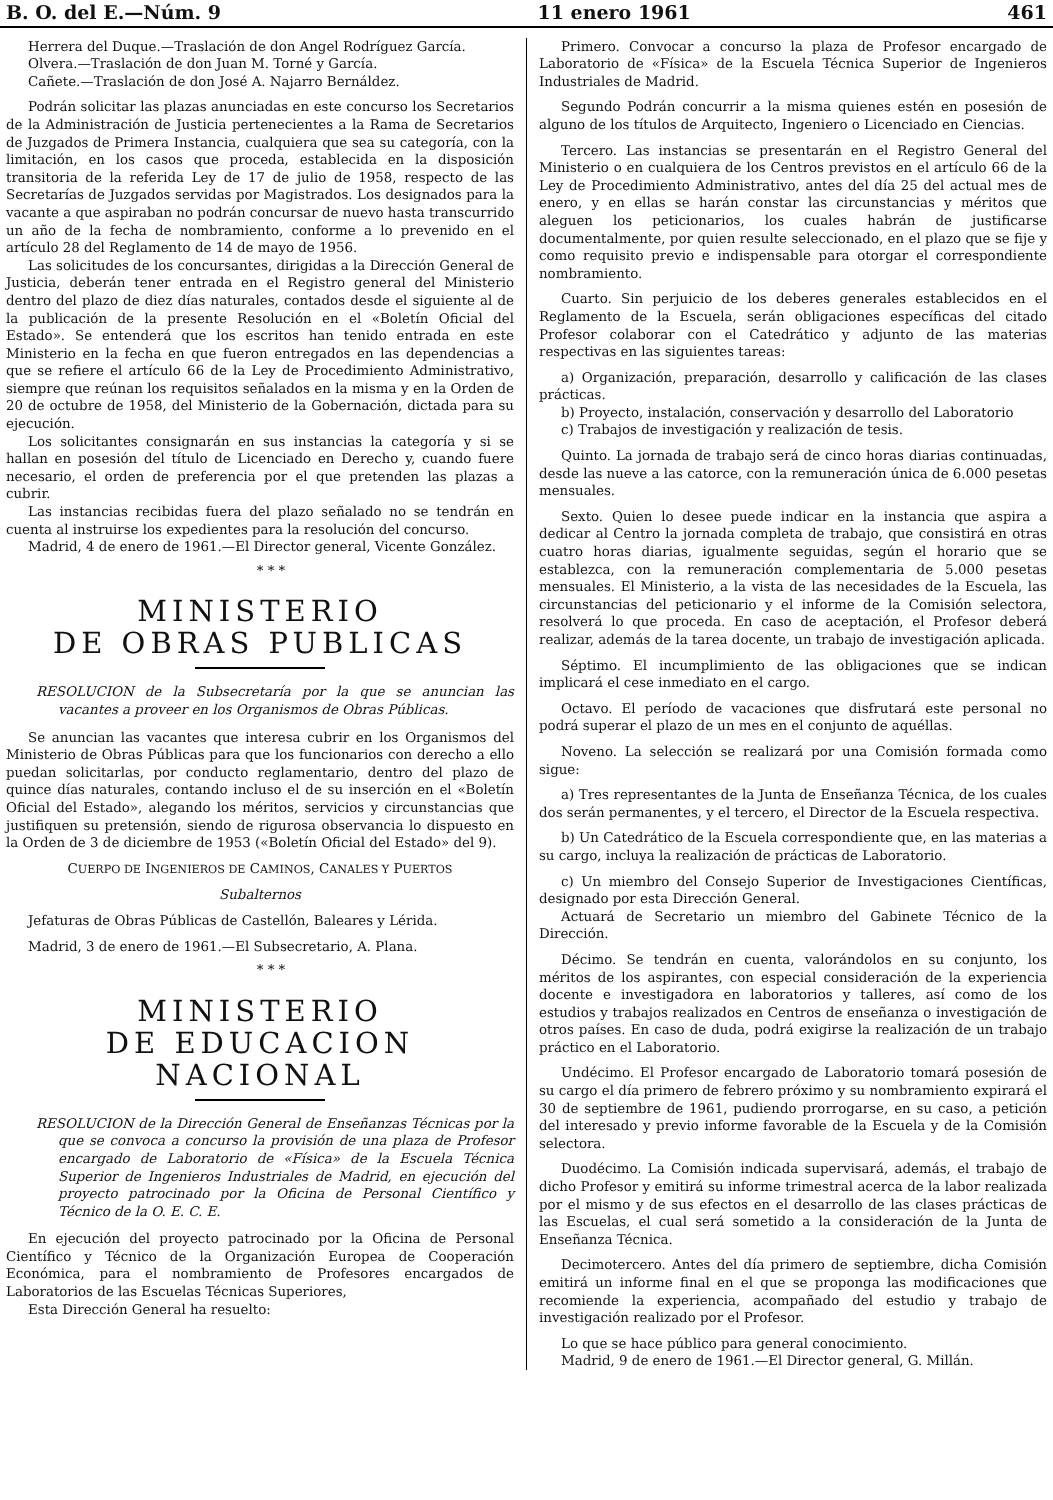B. O. del E.—Núm. 9 11 enero 1961 461
Herrera del Duque.—Traslación de don Angel Rodríguez García.
Olvera.—Traslación de don Juan M. Torné y García.
Cañete.—Traslación de don José A. Najarro Bernáldez.
Podrán solicitar las plazas anunciadas en este concurso los Secretarios de la Administración de Justicia pertenecientes a la Rama de Secretarios de Juzgados de Primera Instancia, cualquiera que sea su categoría, con la limitación, en los casos que proceda, establecida en la disposición transitoria de la referida Ley de 17 de julio de 1958, respecto de las Secretarías de Juzgados servidas por Magistrados. Los designados para la vacante a que aspiraban no podrán concursar de nuevo hasta transcurrido un año de la fecha de nombramiento, conforme a lo prevenido en el artículo 28 del Reglamento de 14 de mayo de 1956.
Las solicitudes de los concursantes, dirigidas a la Dirección General de Justicia, deberán tener entrada en el Registro general del Ministerio dentro del plazo de diez días naturales, contados desde el siguiente al de la publicación de la presente Resolución en el «Boletín Oficial del Estado». Se entenderá que los escritos han tenido entrada en este Ministerio en la fecha en que fueron entregados en las dependencias a que se refiere el artículo 66 de la Ley de Procedimiento Administrativo, siempre que reúnan los requisitos señalados en la misma y en la Orden de 20 de octubre de 1958, del Ministerio de la Gobernación, dictada para su ejecución.
Los solicitantes consignarán en sus instancias la categoría y si se hallan en posesión del título de Licenciado en Derecho y, cuando fuere necesario, el orden de preferencia por el que pretenden las plazas a cubrir.
Las instancias recibidas fuera del plazo señalado no se tendrán en cuenta al instruirse los expedientes para la resolución del concurso.
Madrid, 4 de enero de 1961.—El Director general, Vicente González.
* * *
MINISTERIO
DE OBRAS PUBLICAS
RESOLUCION de la Subsecretaría por la que se anuncian las vacantes a proveer en los Organismos de Obras Públicas.
Se anuncian las vacantes que interesa cubrir en los Organismos del Ministerio de Obras Públicas para que los funcionarios con derecho a ello puedan solicitarlas, por conducto reglamentario, dentro del plazo de quince días naturales, contando incluso el de su inserción en el «Boletín Oficial del Estado», alegando los méritos, servicios y circunstancias que justifiquen su pretensión, siendo de rigurosa observancia lo dispuesto en la Orden de 3 de diciembre de 1953 («Boletín Oficial del Estado» del 9).
CUERPO DE INGENIEROS DE CAMINOS, CANALES Y PUERTOS
Subalternos
Jefaturas de Obras Públicas de Castellón, Baleares y Lérida.
Madrid, 3 de enero de 1961.—El Subsecretario, A. Plana.
* * *
MINISTERIO
DE EDUCACION NACIONAL
RESOLUCION de la Dirección General de Enseñanzas Técnicas por la que se convoca a concurso la provisión de una plaza de Profesor encargado de Laboratorio de «Física» de la Escuela Técnica Superior de Ingenieros Industriales de Madrid, en ejecución del proyecto patrocinado por la Oficina de Personal Científico y Técnico de la O. E. C. E.
En ejecución del proyecto patrocinado por la Oficina de Personal Científico y Técnico de la Organización Europea de Cooperación Económica, para el nombramiento de Profesores encargados de Laboratorios de las Escuelas Técnicas Superiores,
Esta Dirección General ha resuelto:
Primero. Convocar a concurso la plaza de Profesor encargado de Laboratorio de «Física» de la Escuela Técnica Superior de Ingenieros Industriales de Madrid.
Segundo Podrán concurrir a la misma quienes estén en posesión de alguno de los títulos de Arquitecto, Ingeniero o Licenciado en Ciencias.
Tercero. Las instancias se presentarán en el Registro General del Ministerio o en cualquiera de los Centros previstos en el artículo 66 de la Ley de Procedimiento Administrativo, antes del día 25 del actual mes de enero, y en ellas se harán constar las circunstancias y méritos que aleguen los peticionarios, los cuales habrán de justificarse documentalmente, por quien resulte seleccionado, en el plazo que se fije y como requisito previo e indispensable para otorgar el correspondiente nombramiento.
Cuarto. Sin perjuicio de los deberes generales establecidos en el Reglamento de la Escuela, serán obligaciones específicas del citado Profesor colaborar con el Catedrático y adjunto de las materias respectivas en las siguientes tareas:
a) Organización, preparación, desarrollo y calificación de las clases prácticas.
b) Proyecto, instalación, conservación y desarrollo del Laboratorio
c) Trabajos de investigación y realización de tesis.
Quinto. La jornada de trabajo será de cinco horas diarias continuadas, desde las nueve a las catorce, con la remuneración única de 6.000 pesetas mensuales.
Sexto. Quien lo desee puede indicar en la instancia que aspira a dedicar al Centro la jornada completa de trabajo, que consistirá en otras cuatro horas diarias, igualmente seguidas, según el horario que se establezca, con la remuneración complementaria de 5.000 pesetas mensuales. El Ministerio, a la vista de las necesidades de la Escuela, las circunstancias del peticionario y el informe de la Comisión selectora, resolverá lo que proceda. En caso de aceptación, el Profesor deberá realizar, además de la tarea docente, un trabajo de investigación aplicada.
Séptimo. El incumplimiento de las obligaciones que se indican implicará el cese inmediato en el cargo.
Octavo. El período de vacaciones que disfrutará este personal no podrá superar el plazo de un mes en el conjunto de aquéllas.
Noveno. La selección se realizará por una Comisión formada como sigue:
a) Tres representantes de la Junta de Enseñanza Técnica, de los cuales dos serán permanentes, y el tercero, el Director de la Escuela respectiva.
b) Un Catedrático de la Escuela correspondiente que, en las materias a su cargo, incluya la realización de prácticas de Laboratorio.
c) Un miembro del Consejo Superior de Investigaciones Científicas, designado por esta Dirección General.
Actuará de Secretario un miembro del Gabinete Técnico de la Dirección.
Décimo. Se tendrán en cuenta, valorándolos en su conjunto, los méritos de los aspirantes, con especial consideración de la experiencia docente e investigadora en laboratorios y talleres, así como de los estudios y trabajos realizados en Centros de enseñanza o investigación de otros países. En caso de duda, podrá exigirse la realización de un trabajo práctico en el Laboratorio.
Undécimo. El Profesor encargado de Laboratorio tomará posesión de su cargo el día primero de febrero próximo y su nombramiento expirará el 30 de septiembre de 1961, pudiendo prorrogarse, en su caso, a petición del interesado y previo informe favorable de la Escuela y de la Comisión selectora.
Duodécimo. La Comisión indicada supervisará, además, el trabajo de dicho Profesor y emitirá su informe trimestral acerca de la labor realizada por el mismo y de sus efectos en el desarrollo de las clases prácticas de las Escuelas, el cual será sometido a la consideración de la Junta de Enseñanza Técnica.
Decimotercero. Antes del día primero de septiembre, dicha Comisión emitirá un informe final en el que se proponga las modificaciones que recomiende la experiencia, acompañado del estudio y trabajo de investigación realizado por el Profesor.
Lo que se hace público para general conocimiento.
Madrid, 9 de enero de 1961.—El Director general, G. Millán.